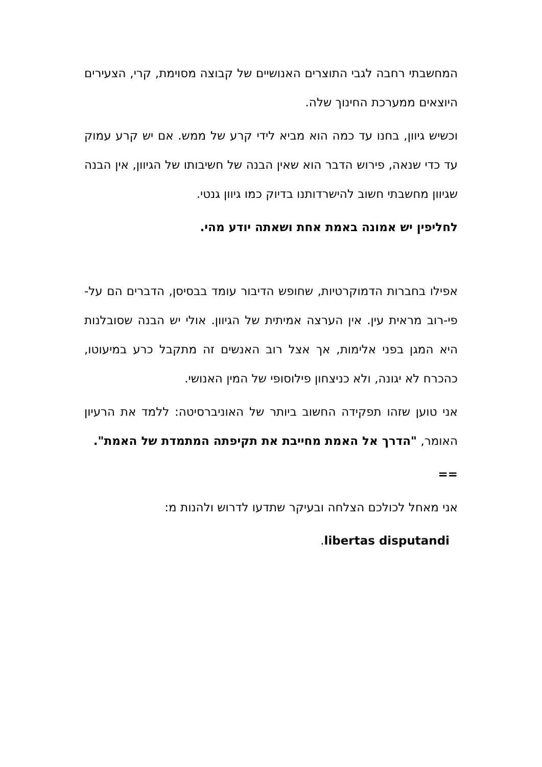המחשבתי רחבה לגבי התוצרים האנושיים של קבוצה מסוימת, קרי, הצעירים היוצאים ממערכת החינוך שלה.
וכשיש גיוון, בחנו עד כמה הוא מביא לידי קרע של ממש. אם יש קרע עמוק עד כדי שנאה, פירוש הדבר הוא שאין הבנה של חשיבותו של הגיוון, אין הבנה שגיוון מחשבתי חשוב להישרדותנו בדיוק כמו גיוון גנטי.
לחליפין יש אמונה באמת אחת ושאתה יודע מהי.
אפילו בחברות הדמוקרטיות, שחופש הדיבור עומד בבסיסן, הדברים הם על-פי-רוב מראית עין. אין הערצה אמיתית של הגיוון. אולי יש הבנה שסובלנות היא המגן בפני אלימות, אך אצל רוב האנשים זה מתקבל כרע במיעוטו, כהכרח לא יגונה, ולא כניצחון פילוסופי של המין האנושי.
אני טוען שזהו תפקידה החשוב ביותר של האוניברסיטה: ללמד את הרעיון האומר, "הדרך אל האמת מחייבת את תקיפתה המתמדת של האמת".
==
אני מאחל לכולכם הצלחה ובעיקר שתדעו לדרוש ולהנות מ:
libertas disputandi.